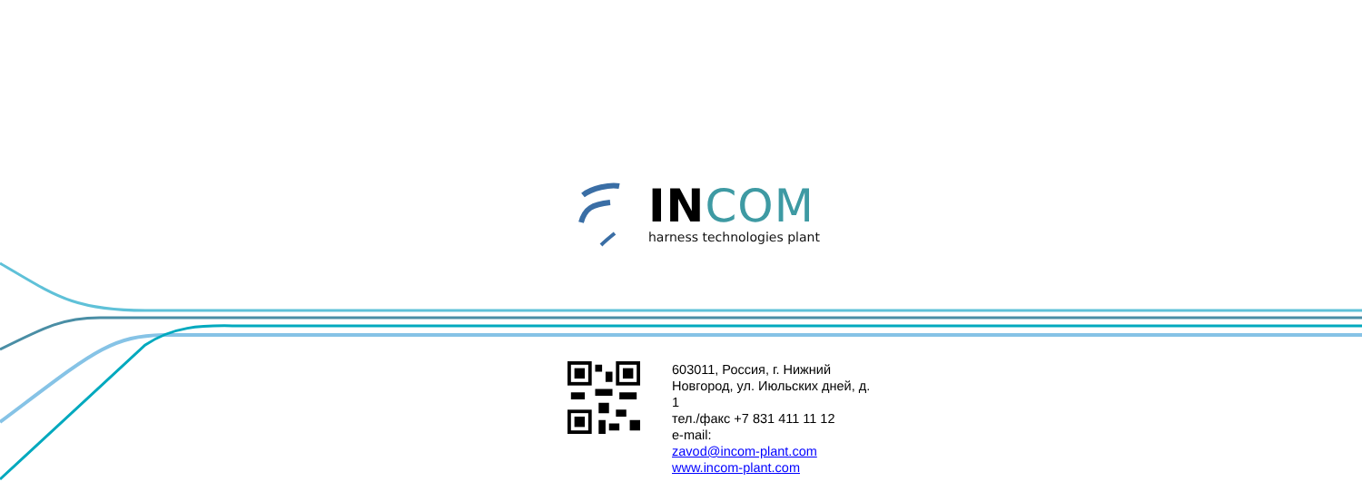IN COM
harness technologies plant
603011, Россия, г. Нижний Новгород, ул. Июльских дней, д. 1
тел./факс +7 831 411 11 12
e-mail:
zavod@incom-plant.com
www.incom-plant.com